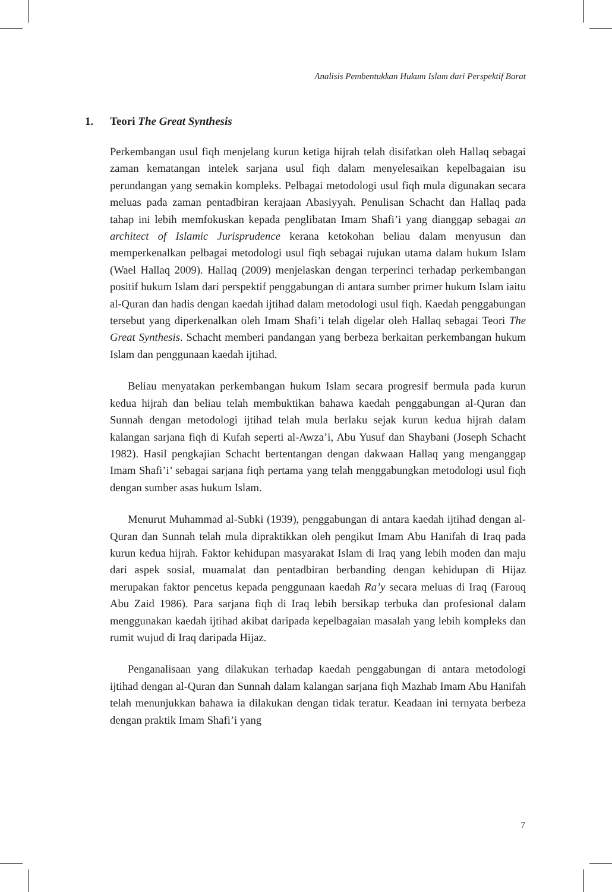Analisis Pembentukkan Hukum Islam dari Perspektif Barat
1. Teori The Great Synthesis
Perkembangan usul fiqh menjelang kurun ketiga hijrah telah disifatkan oleh Hallaq sebagai zaman kematangan intelek sarjana usul fiqh dalam menyelesaikan kepelbagaian isu perundangan yang semakin kompleks. Pelbagai metodologi usul fiqh mula digunakan secara meluas pada zaman pentadbiran kerajaan Abasiyyah. Penulisan Schacht dan Hallaq pada tahap ini lebih memfokuskan kepada penglibatan Imam Shafi’i yang dianggap sebagai an architect of Islamic Jurisprudence kerana ketokohan beliau dalam menyusun dan memperkenalkan pelbagai metodologi usul fiqh sebagai rujukan utama dalam hukum Islam (Wael Hallaq 2009). Hallaq (2009) menjelaskan dengan terperinci terhadap perkembangan positif hukum Islam dari perspektif penggabungan di antara sumber primer hukum Islam iaitu al-Quran dan hadis dengan kaedah ijtihad dalam metodologi usul fiqh. Kaedah penggabungan tersebut yang diperkenalkan oleh Imam Shafi’i telah digelar oleh Hallaq sebagai Teori The Great Synthesis. Schacht memberi pandangan yang berbeza berkaitan perkembangan hukum Islam dan penggunaan kaedah ijtihad.
Beliau menyatakan perkembangan hukum Islam secara progresif bermula pada kurun kedua hijrah dan beliau telah membuktikan bahawa kaedah penggabungan al-Quran dan Sunnah dengan metodologi ijtihad telah mula berlaku sejak kurun kedua hijrah dalam kalangan sarjana fiqh di Kufah seperti al-Awza’i, Abu Yusuf dan Shaybani (Joseph Schacht 1982). Hasil pengkajian Schacht bertentangan dengan dakwaan Hallaq yang menganggap Imam Shafi’i’ sebagai sarjana fiqh pertama yang telah menggabungkan metodologi usul fiqh dengan sumber asas hukum Islam.
Menurut Muhammad al-Subki (1939), penggabungan di antara kaedah ijtihad dengan al-Quran dan Sunnah telah mula dipraktikkan oleh pengikut Imam Abu Hanifah di Iraq pada kurun kedua hijrah. Faktor kehidupan masyarakat Islam di Iraq yang lebih moden dan maju dari aspek sosial, muamalat dan pentadbiran berbanding dengan kehidupan di Hijaz merupakan faktor pencetus kepada penggunaan kaedah Ra’y secara meluas di Iraq (Farouq Abu Zaid 1986). Para sarjana fiqh di Iraq lebih bersikap terbuka dan profesional dalam menggunakan kaedah ijtihad akibat daripada kepelbagaian masalah yang lebih kompleks dan rumit wujud di Iraq daripada Hijaz.
Penganalisaan yang dilakukan terhadap kaedah penggabungan di antara metodologi ijtihad dengan al-Quran dan Sunnah dalam kalangan sarjana fiqh Mazhab Imam Abu Hanifah telah menunjukkan bahawa ia dilakukan dengan tidak teratur. Keadaan ini ternyata berbeza dengan praktik Imam Shafi’i yang
7